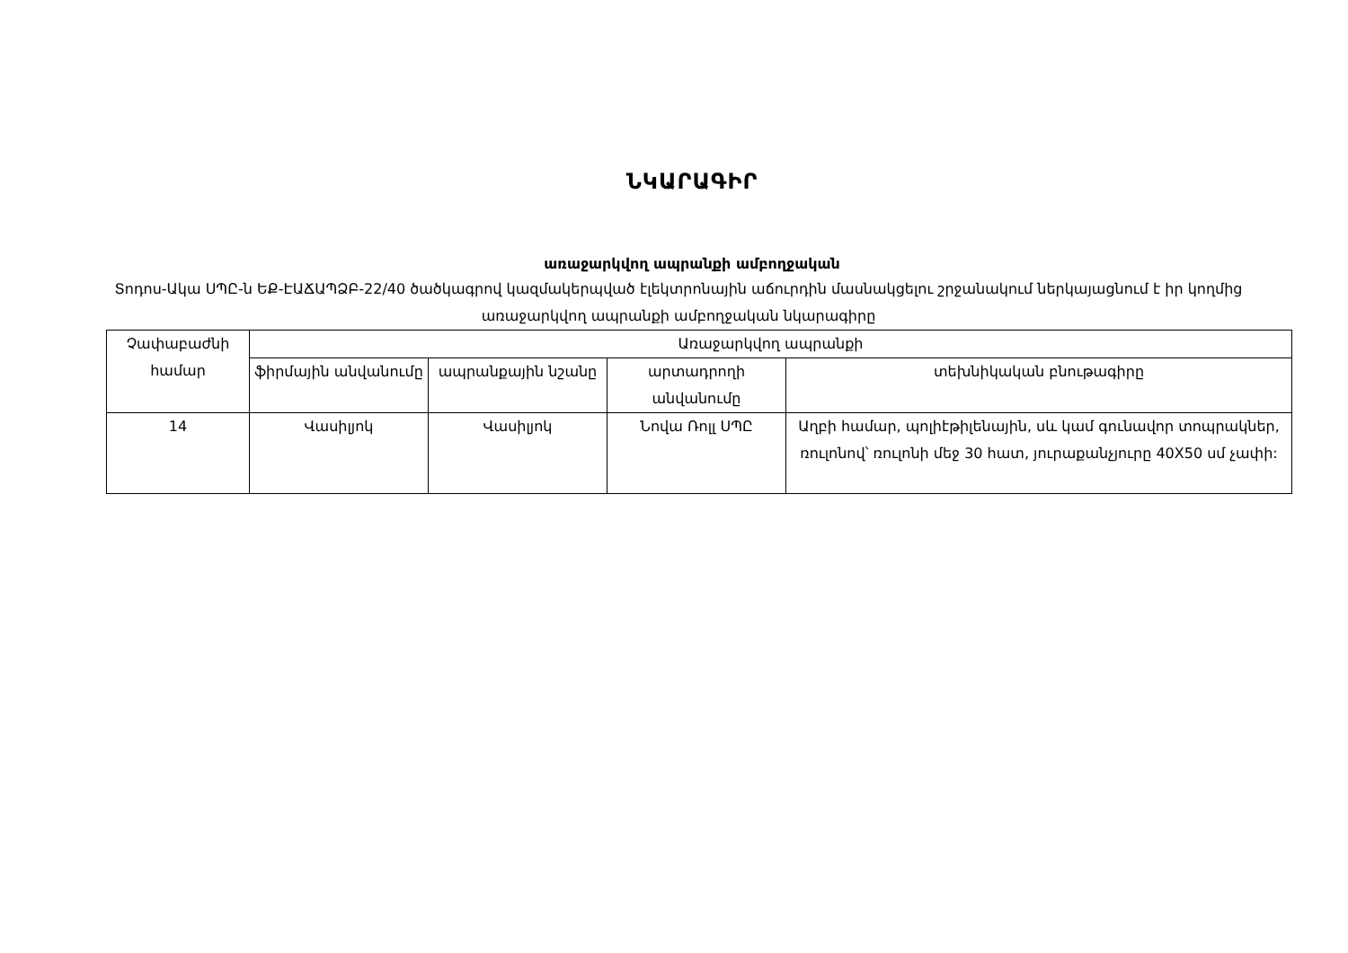ՆԿԱՐԱԳԻՐ
առաջարկվող ապրանքի ամբողջական
Տոդոս-Ակա ՍՊԸ-ն ԵՔ-ԷԱՃԱՊՁԲ-22/40 ծածկագրով կազմակերպված էլեկտրոնային աճուրդին մասնակցելու շրջանակում ներկայացնում է իր կողմից առաջարկվող ապրանքի ամբողջական նկարագիրը
| Չափաբաժնի համար | Առաջարկվող ապրանքի | | | |
| --- | --- | --- | --- | --- |
| | ֆիրմային անվանումը | ապրանքային նշանը | արտադրողի անվանումը | տեխնիկական բնութագիրը |
| 14 | Վասիլյոկ | Վասիլյոկ | Նովա Ռոլլ ՍՊԸ | Աղբի համար, պոլիէթիլենային, սև կամ գունավոր տոպրակներ, ռուլոնով՝ ռուլոնի մեջ 30 հատ, յուրաքանչյուրը 40X50 սմ չափի: |